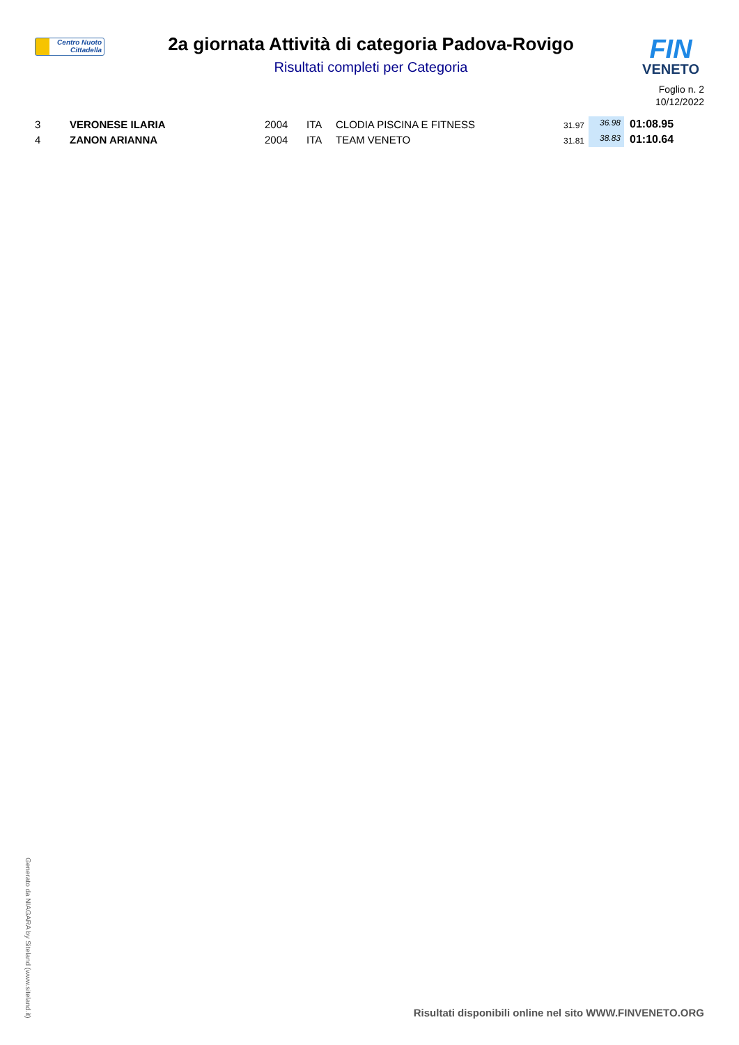Centro Nuoto
Cittadella
2a giornata Attività di categoria Padova-Rovigo
Risultati completi per Categoria
FIN
VENETO
Foglio n. 2
10/12/2022
| 3 | VERONESE ILARIA | 2004 | ITA | CLODIA PISCINA E FITNESS | 31.97 | 36.98 | 01:08.95 |
| 4 | ZANON ARIANNA | 2004 | ITA | TEAM VENETO | 31.81 | 38.83 | 01:10.64 |
Generato da NIAGARA by Siteland (www.siteland.it)
Risultati disponibili online nel sito WWW.FINVENETO.ORG